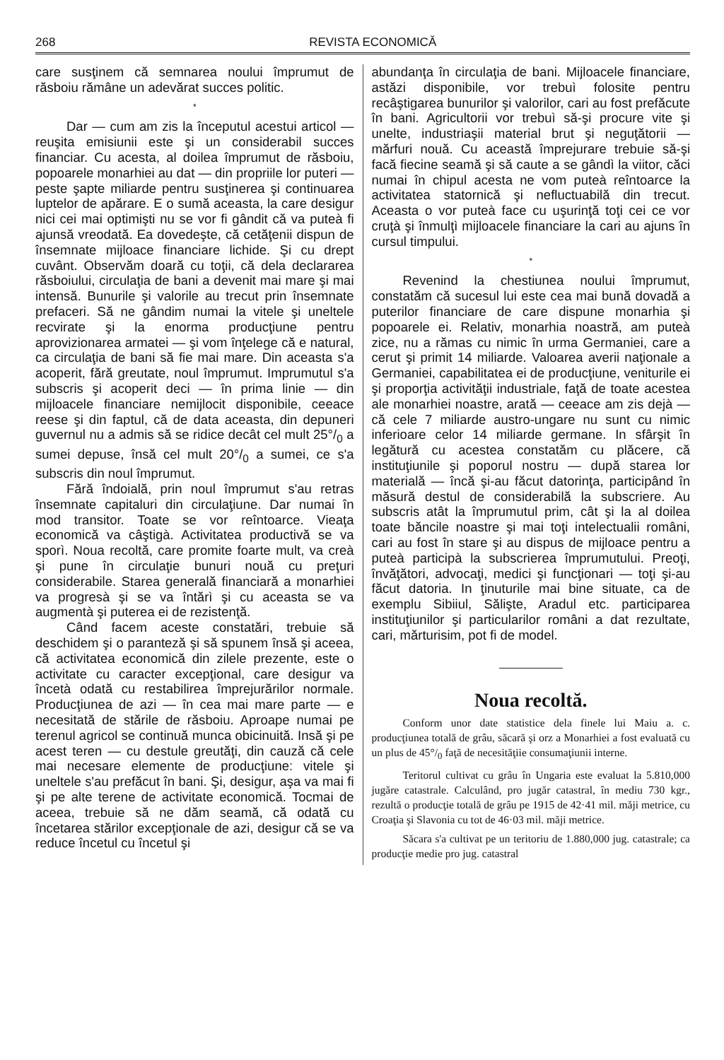268 REVISTA ECONOMICĂ
care susţinem că semnarea noului împrumut de răsboiu rămâne un adevărat succes politic.
*
Dar — cum am zis la începutul acestui articol — reuşita emisiunii este şi un considerabil succes financiar. Cu acesta, al doilea împrumut de răsboiu, popoarele monarhiei au dat — din propriile lor puteri — peste şapte miliarde pentru susţinerea şi continuarea luptelor de apărare. E o sumă aceasta, la care desigur nici cei mai optimişti nu se vor fi gândit că va puteà fi ajunsă vreodată. Ea dovedeşte, că cetăţenii dispun de însemnate mijloace financiare lichide. Şi cu drept cuvânt. Observăm doară cu toţii, că dela declararea răsboiului, circulaţia de bani a devenit mai mare şi mai intensă. Bunurile şi valorile au trecut prin însemnate prefaceri. Să ne gândim numai la vitele şi uneltele recvirate şi la enorma producţiune pentru aprovizionarea armatei — şi vom înţelege că e natural, ca circulaţia de bani să fie mai mare. Din aceasta s'a acoperit, fără greutate, noul împrumut. Imprumutul s'a subscris şi acoperit deci — în prima linie — din mijloacele financiare nemijlocit disponibile, ceeace reese şi din faptul, că de data aceasta, din depuneri guvernul nu a admis să se ridice decât cel mult 25°/<sub>0</sub> a sumei depuse, însă cel mult 20°/<sub>0</sub> a sumei, ce s'a subscris din noul împrumut.
Fără îndoială, prin noul împrumut s'au retras însemnate capitaluri din circulaţiune. Dar numai în mod transitor. Toate se vor reîntoarce. Vieaţa economică va câştigà. Activitatea productivă se va sporì. Noua recoltă, care promite foarte mult, va creà şi pune în circulaţie bunuri nouă cu preţuri considerabile. Starea generală financiară a monarhiei va progresà şi se va întărì şi cu aceasta se va augmentà şi puterea ei de rezistenţă.
Când facem aceste constatări, trebuie să deschidem şi o paranteză şi să spunem însă şi aceea, că activitatea economică din zilele prezente, este o activitate cu caracter excepţional, care desigur va încetà odată cu restabilirea împrejurărilor normale. Producţiunea de azi — în cea mai mare parte — e necesitată de stările de răsboiu. Aproape numai pe terenul agricol se continuă munca obicinuită. Insă şi pe acest teren — cu destule greutăţi, din cauză că cele mai necesare elemente de producţiune: vitele şi uneltele s'au prefăcut în bani. Şi, desigur, aşa va mai fi şi pe alte terene de activitate economică. Tocmai de aceea, trebuie să ne dăm seamă, că odată cu încetarea stărilor excepţionale de azi, desigur că se va reduce încetul cu încetul şi
abundanţa în circulaţia de bani. Mijloacele financiare, astăzi disponibile, vor trebuì folosite pentru recâştigarea bunurilor şi valorilor, cari au fost prefăcute în bani. Agricultorii vor trebuì să-şi procure vite şi unelte, industriaşii material brut şi neguţătorii — mărfuri nouă. Cu această împrejurare trebuie să-şi facă fiecine seamă şi să caute a se gândì la viitor, căci numai în chipul acesta ne vom puteà reîntoarce la activitatea statornică şi nefluctuabilă din trecut. Aceasta o vor puteà face cu uşurinţă toţi cei ce vor cruţà şi înmulţì mijloacele financiare la cari au ajuns în cursul timpului.
*
Revenind la chestiunea noului împrumut, constatăm că sucesul lui este cea mai bună dovadă a puterilor financiare de care dispune monarhia şi popoarele ei. Relativ, monarhia noastră, am puteà zice, nu a rămas cu nimic în urma Germaniei, care a cerut şi primit 14 miliarde. Valoarea averii naţionale a Germaniei, capabilitatea ei de producţiune, veniturile ei şi proporţia activităţii industriale, faţă de toate acestea ale monarhiei noastre, arată — ceeace am zis dejà — că cele 7 miliarde austro-ungare nu sunt cu nimic inferioare celor 14 miliarde germane. In sfârşit în legătură cu acestea constatăm cu plăcere, că instituţiunile şi poporul nostru — după starea lor materială — încă şi-au făcut datorinţa, participând în măsură destul de considerabilă la subscriere. Au subscris atât la împrumutul prim, cât şi la al doilea toate băncile noastre şi mai toţi intelectualii români, cari au fost în stare şi au dispus de mijloace pentru a puteà participà la subscrierea împrumutului. Preoţi, învăţători, advocaţi, medici şi funcţionari — toţi şi-au făcut datoria. In ţinuturile mai bine situate, ca de exemplu Sibiiul, Sălişte, Aradul etc. participarea instituţiunilor şi particularilor români a dat rezultate, cari, mărturisim, pot fi de model.
Noua recoltă.
Conform unor date statistice dela finele lui Maiu a. c. producţiunea totală de grâu, săcară şi orz a Monarhiei a fost evaluată cu un plus de 45°/<sub>0</sub> faţă de necesităţiie consumaţiunii interne.
Teritorul cultivat cu grâu în Ungaria este evaluat la 5.810,000 jugăre catastrale. Calculând, pro jugăr catastral, în mediu 730 kgr., rezultă o producţie totală de grâu pe 1915 de 42·41 mil. măji metrice, cu Croaţia şi Slavonia cu tot de 46·03 mil. măji metrice.
Săcara s'a cultivat pe un teritoriu de 1.880,000 jug. catastrale; ca producţie medie pro jug. catastral